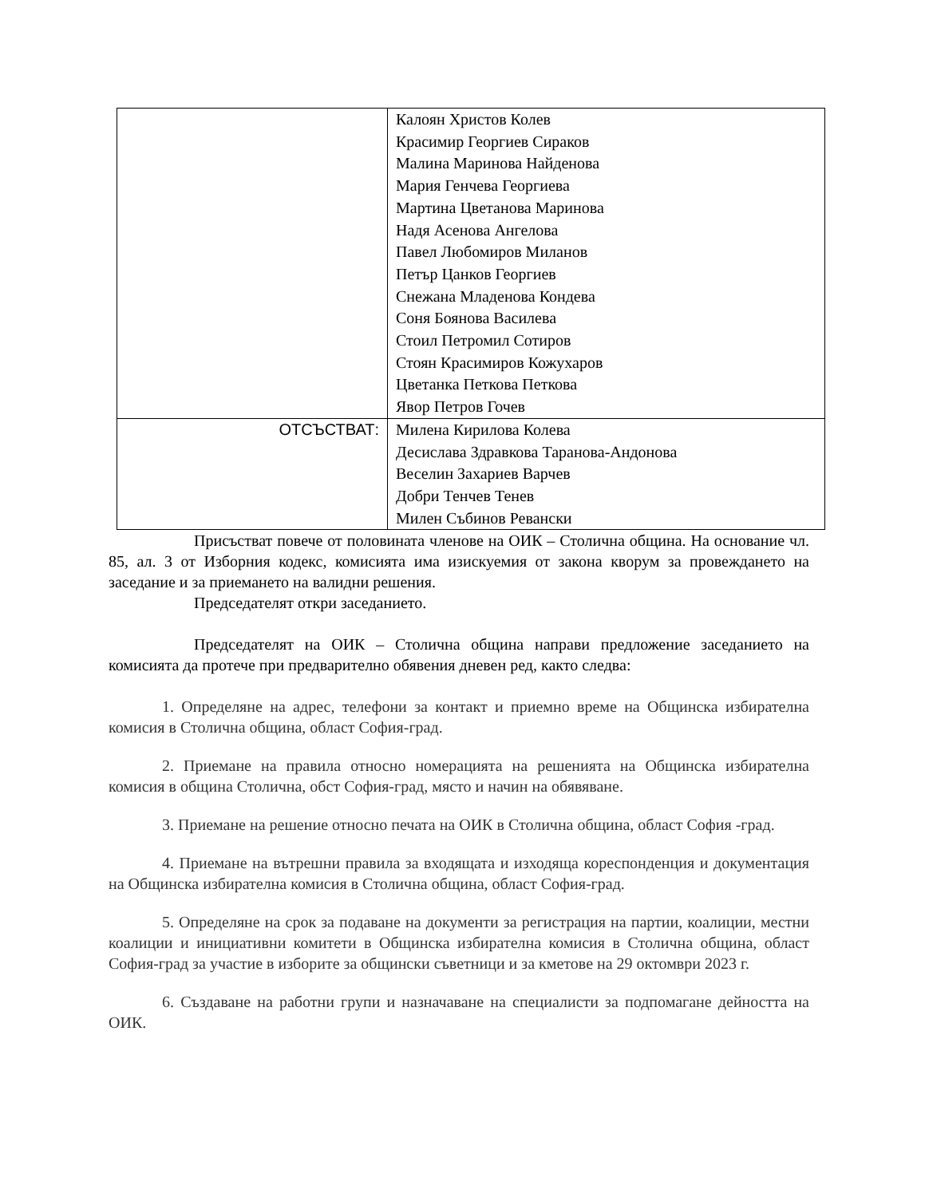| | Калоян Христов Колев Красимир Георгиев Сираков Малина Маринова Найденова Мария Генчева Георгиева Мартина Цветанова Маринова Надя Асенова Ангелова Павел Любомиров Миланов Петър Цанков Георгиев Снежана Младенова Кондева Соня Боянова Василева Стоил Петромил Сотиров Стоян Красимиров Кожухаров Цветанка Петкова Петкова Явор Петров Гочев |
| ОТСЪСТВАТ: | Милена Кирилова Колева Десислава Здравкова Таранова-Андонова Веселин Захариев Варчев Добри Тенчев Тенев Милен Събинов Ревански |
Присъстват повече от половината членове на ОИК – Столична община. На основание чл. 85, ал. 3 от Изборния кодекс, комисията има изискуемия от закона кворум за провеждането на заседание и за приемането на валидни решения.
Председателят откри заседанието.
Председателят на ОИК – Столична община направи предложение заседанието на комисията да протече при предварително обявения дневен ред, както следва:
1. Определяне на адрес, телефони за контакт и приемно време на Общинска избирателна комисия в Столична община, област София-град.
2. Приемане на правила относно номерацията на решенията на Общинска избирателна комисия в община Столична, обст София-град, място и начин на обявяване.
3. Приемане на решение относно печата на ОИК в Столична община, област София -град.
4. Приемане на вътрешни правила за входящата и изходяща кореспонденция и документация на Общинска избирателна комисия в Столична община, област София-град.
5. Определяне на срок за подаване на документи за регистрация на партии, коалиции, местни коалиции и инициативни комитети в Общинска избирателна комисия в Столична община, област София-град за участие в изборите за общински съветници и за кметове на 29 октомври 2023 г.
6. Създаване на работни групи и назначаване на специалисти за подпомагане дейността на ОИК.